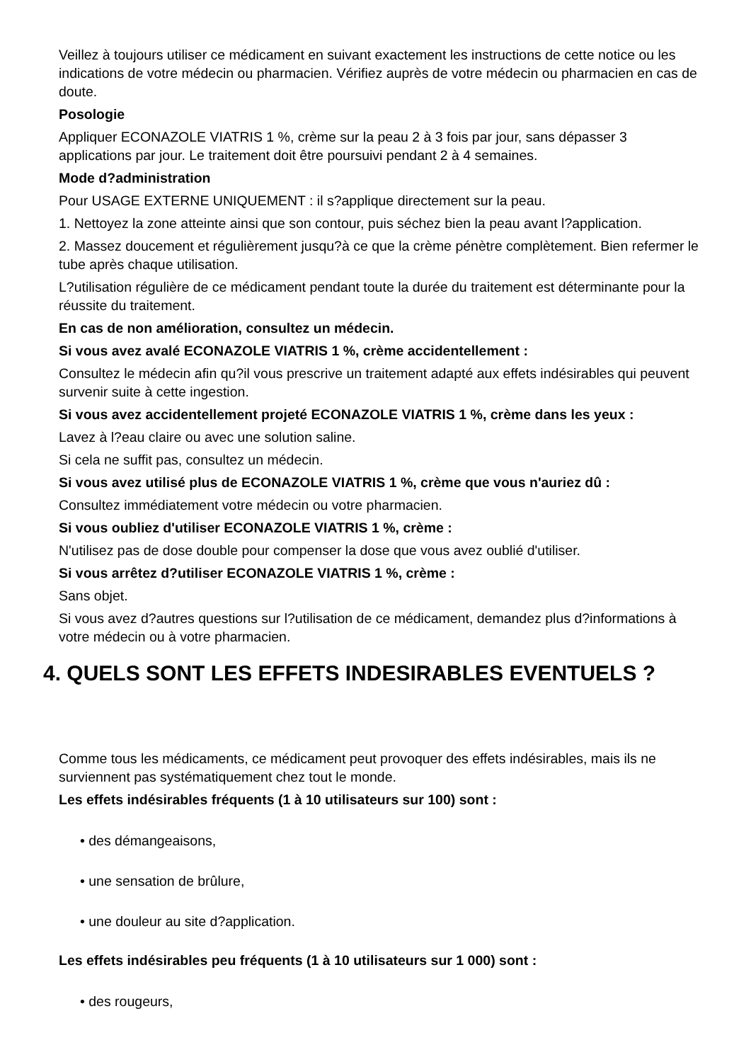Veillez à toujours utiliser ce médicament en suivant exactement les instructions de cette notice ou les indications de votre médecin ou pharmacien. Vérifiez auprès de votre médecin ou pharmacien en cas de doute.
Posologie
Appliquer ECONAZOLE VIATRIS 1 %, crème sur la peau 2 à 3 fois par jour, sans dépasser 3 applications par jour. Le traitement doit être poursuivi pendant 2 à 4 semaines.
Mode d?administration
Pour USAGE EXTERNE UNIQUEMENT : il s?applique directement sur la peau.
1. Nettoyez la zone atteinte ainsi que son contour, puis séchez bien la peau avant l?application.
2. Massez doucement et régulièrement jusqu?à ce que la crème pénètre complètement. Bien refermer le tube après chaque utilisation.
L?utilisation régulière de ce médicament pendant toute la durée du traitement est déterminante pour la réussite du traitement.
En cas de non amélioration, consultez un médecin.
Si vous avez avalé ECONAZOLE VIATRIS 1 %, crème accidentellement :
Consultez le médecin afin qu?il vous prescrive un traitement adapté aux effets indésirables qui peuvent survenir suite à cette ingestion.
Si vous avez accidentellement projeté ECONAZOLE VIATRIS 1 %, crème dans les yeux :
Lavez à l?eau claire ou avec une solution saline.
Si cela ne suffit pas, consultez un médecin.
Si vous avez utilisé plus de ECONAZOLE VIATRIS 1 %, crème que vous n'auriez dû :
Consultez immédiatement votre médecin ou votre pharmacien.
Si vous oubliez d'utiliser ECONAZOLE VIATRIS 1 %, crème :
N'utilisez pas de dose double pour compenser la dose que vous avez oublié d'utiliser.
Si vous arrêtez d?utiliser ECONAZOLE VIATRIS 1 %, crème :
Sans objet.
Si vous avez d?autres questions sur l?utilisation de ce médicament, demandez plus d?informations à votre médecin ou à votre pharmacien.
4. QUELS SONT LES EFFETS INDESIRABLES EVENTUELS ?
Comme tous les médicaments, ce médicament peut provoquer des effets indésirables, mais ils ne surviennent pas systématiquement chez tout le monde.
Les effets indésirables fréquents (1 à 10 utilisateurs sur 100) sont :
• des démangeaisons,
• une sensation de brûlure,
• une douleur au site d?application.
Les effets indésirables peu fréquents (1 à 10 utilisateurs sur 1 000) sont :
• des rougeurs,